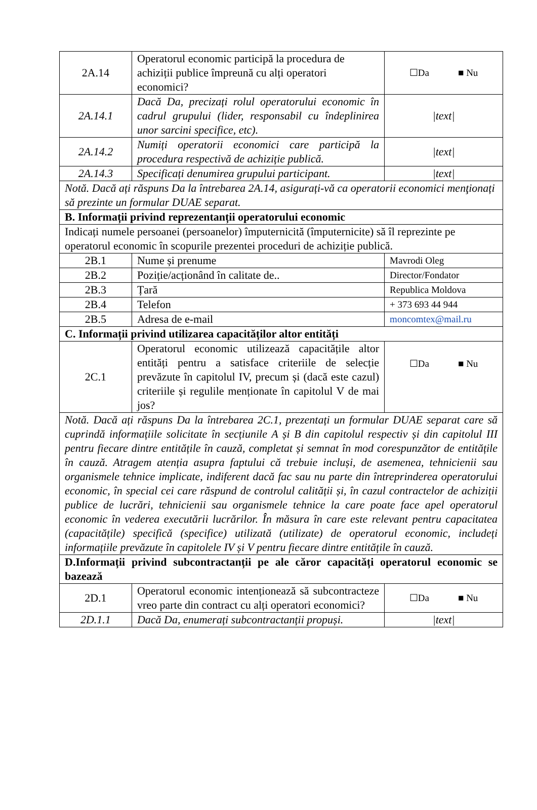| 2A.14 | Operatorul economic participă la procedura de achiziții publice împreună cu alți operatori economici? | ☐Da ■ Nu |
| 2A.14.1 | Dacă Da, precizați rolul operatorului economic în cadrul grupului (lider, responsabil cu îndeplinirea unor sarcini specifice, etc). | /text/ |
| 2A.14.2 | Numiți operatorii economici care participă la procedura respectivă de achiziție publică. | /text/ |
| 2A.14.3 | Specificați denumirea grupului participant. | /text/ |
| Notă. Dacă ați răspuns Da la întrebarea 2A.14, asigurați-vă ca operatorii economici menţionați să prezinte un formular DUAE separat. | | |
| B. Informații privind reprezentanții operatorului economic | | |
| Indicați numele persoanei (persoanelor) împuternicită (împuternicite) să îl reprezinte pe operatorul economic în scopurile prezentei proceduri de achiziție publică. | | |
| 2B.1 | Nume și prenume | Mavrodi Oleg |
| 2B.2 | Poziție/acționând în calitate de.. | Director/Fondator |
| 2B.3 | Țară | Republica Moldova |
| 2B.4 | Telefon | + 373 693 44 944 |
| 2B.5 | Adresa de e-mail | moncomtex@mail.ru |
| C. Informații privind utilizarea capacităților altor entități | | |
| 2C.1 | Operatorul economic utilizează capacitățile altor entități pentru a satisface criteriile de selecție prevăzute în capitolul IV, precum și (dacă este cazul) criteriile și regulile menționate în capitolul V de mai jos? | ☐Da ■ Nu |
| Notă. Dacă ați răspuns Da la întrebarea 2C.1, prezentați un formular DUAE separat care să cuprindă informațiile solicitate în secțiunile A și B din capitolul respectiv și din capitolul III pentru fiecare dintre entitățile în cauză, completat și semnat în mod corespunzător de entitățile în cauză. Atragem atenția asupra faptului că trebuie incluși, de asemenea, tehnicienii sau organismele tehnice implicate, indiferent dacă fac sau nu parte din întreprinderea operatorului economic, în special cei care răspund de controlul calității și, în cazul contractelor de achiziții publice de lucrări, tehnicienii sau organismele tehnice la care poate face apel operatorul economic în vederea executării lucrărilor. În măsura în care este relevant pentru capacitatea (capacitățile) specifică (specifice) utilizată (utilizate) de operatorul economic, includeți informațiile prevăzute în capitolele IV și V pentru fiecare dintre entitățile în cauză. | | |
| D.Informații privind subcontractanții pe ale căror capacități operatorul economic se bazează | | |
| 2D.1 | Operatorul economic intenționează să subcontracteze vreo parte din contract cu alți operatori economici? | ☐Da ■ Nu |
| 2D.1.1 | Dacă Da, enumerați subcontractanții propuși. | /text/ |